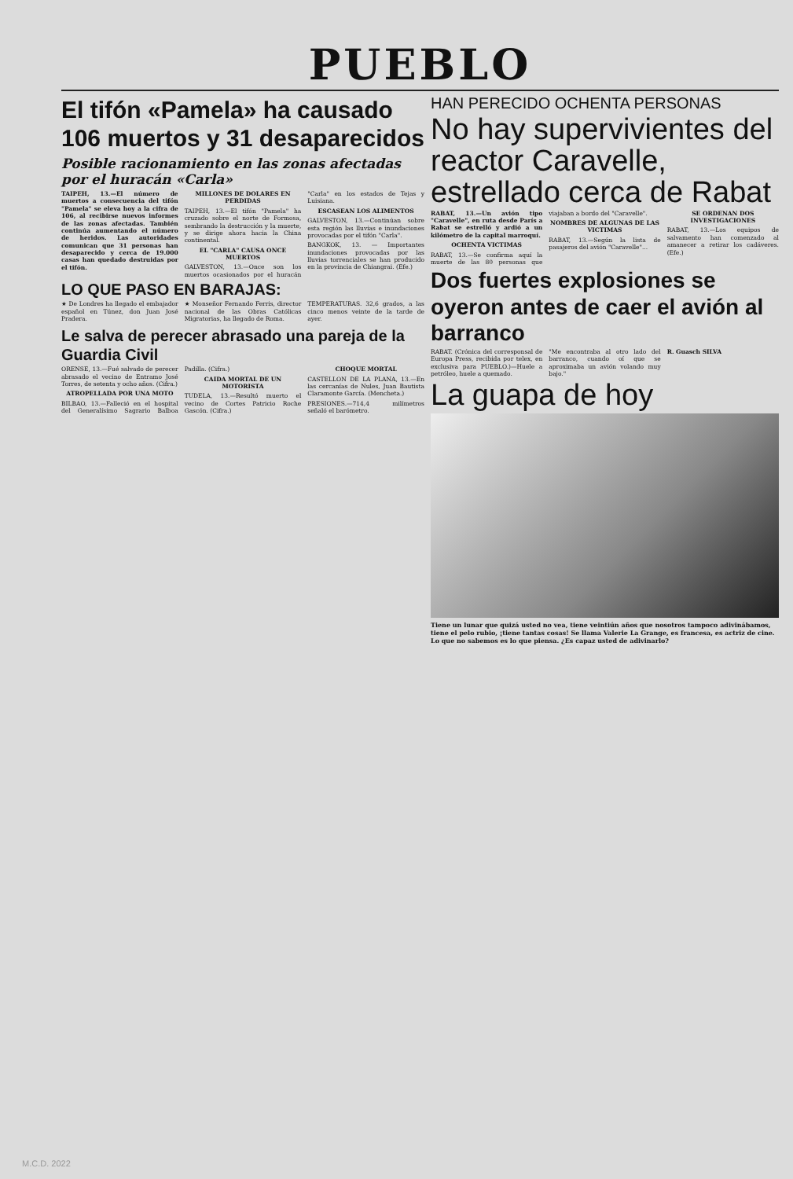PUEBLO
El tifón «Pamela» ha causado 106 muertos y 31 desaparecidos
Posible racionamiento en las zonas afectadas por el huracán «Carla»
TAIPEH, 13.—El número de muertos a consecuencia del tifón "Pamela" se eleva hoy a la cifra de 106, al recibirse nuevos informes de las zonas afectadas. También continúa aumentando el número de heridos. Las autoridades comunican que 31 personas han desaparecido y cerca de 19.000 casas han quedado destruidas por el tifón.
MILLONES DE DOLARES EN PERDIDAS
TAIPEH, 13.—El tifón "Pamela" ha cruzado sobre el norte de Formosa, sembrando la destrucción y la muerte, y se dirige ahora hacia la China continental.
EL "CARLA" CAUSA ONCE MUERTOS
GALVESTON, 13.—Once son los muertos ocasionados por el huracán "Carla" en los estados de Tejas y Luisiana.
ESCASEAN LOS ALIMENTOS
GALVESTON, 13.—Continúan sobre esta región las lluvias e inundaciones provocadas por el tifón "Carla".
BANGKOK, 13. — Importantes inundaciones provocadas por las lluvias torrenciales se han producido en la provincia de Chiangrai. (Efe.)
LO QUE PASO EN BARAJAS:
★ De Londres ha llegado el embajador español en Túnez, don Juan José Pradera.
★ Monseñor Fernando Ferris, director nacional de las Obras Católicas Migratorias, ha llegado de Roma.
TEMPERATURAS. 32,6 grados, a las cinco menos veinte de la tarde de ayer.
Le salva de perecer abrasado una pareja de la Guardia Civil
ORENSE, 13.—Fué salvado de perecer abrasado el vecino de Entramo José Torres, de setenta y ocho años. (Cifra.)
ATROPELLADA POR UNA MOTO
BILBAO, 13.—Falleció en el hospital del Generalísimo Sagrario Balboa Padilla. (Cifra.)
CAIDA MORTAL DE UN MOTORISTA
TUDELA, 13.—Resultó muerto el vecino de Cortes Patricio Roche Gascón. (Cifra.)
CHOQUE MORTAL
CASTELLON DE LA PLANA, 13.—En las cercanías de Nules, Juan Bautista Claramonte García. (Mencheta.)
PRESIONES.—714,4 milímetros señaló el barómetro.
HAN PERECIDO OCHENTA PERSONAS
No hay supervivientes del reactor Caravelle, estrellado cerca de Rabat
RABAT, 13.—Un avión tipo "Caravelle", en ruta desde París a Rabat se estrelló y ardió a un kilómetro de la capital marroquí.
OCHENTA VICTIMAS
RABAT, 13.—Se confirma aquí la muerte de las 80 personas que viajaban a bordo del "Caravelle".
NOMBRES DE ALGUNAS DE LAS VICTIMAS
RABAT, 13.—Según la lista de pasajeros del avión "Caravelle"...
SE ORDENAN DOS INVESTIGACIONES
RABAT, 13.—Los equipos de salvamento han comenzado al amanecer a retirar los cadáveres. (Efe.)
Dos fuertes explosiones se oyeron antes de caer el avión al barranco
RABAT. (Crónica del corresponsal de Europa Press, recibida por telex, en exclusiva para PUEBLO.)—Huele a petróleo, huele a quemado.
"Me encontraba al otro lado del barranco, cuando oí que se aproximaba un avión volando muy bajo."
R. Guasch SILVA
La guapa de hoy
Tiene un lunar que quizá usted no vea, tiene veintiún años que nosotros tampoco adivinábamos, tiene el pelo rubio, ¡tiene tantas cosas! Se llama Valerie La Grange, es francesa, es actriz de cine. Lo que no sabemos es lo que piensa. ¿Es capaz usted de adivinarlo?
M.C.D. 2022